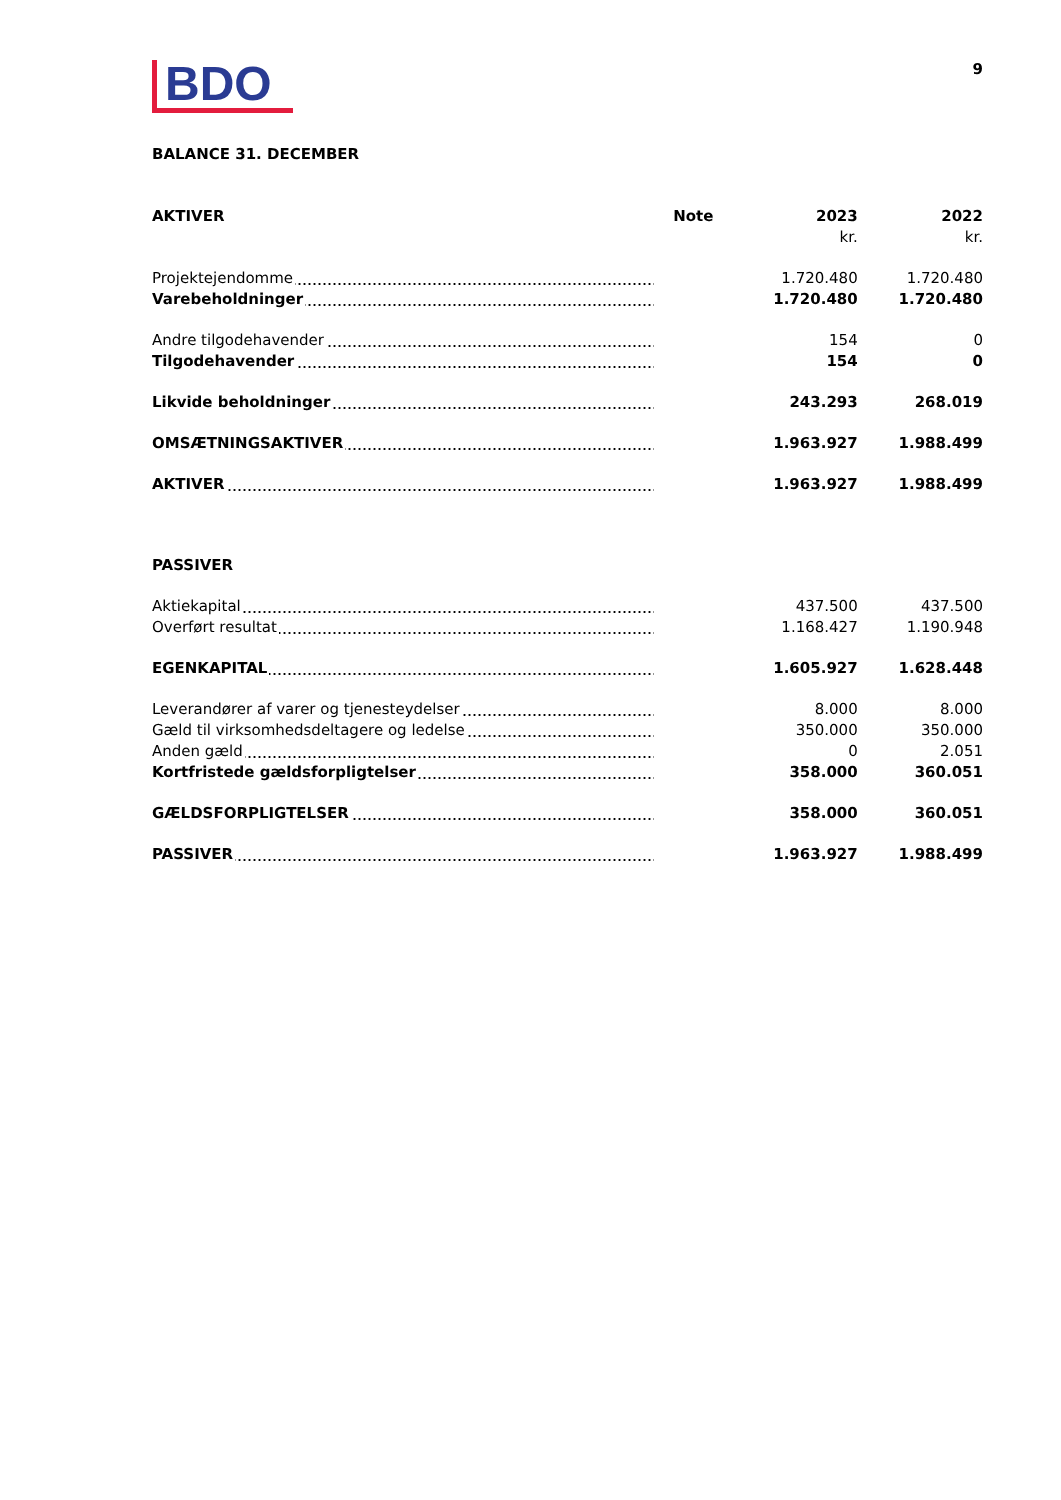9
BDO
BALANCE 31. DECEMBER
| AKTIVER | Note | 2023 | 2022 |
| | | kr. | kr. |
| Projektejendomme | | 1.720.480 | 1.720.480 |
| Varebeholdninger | | 1.720.480 | 1.720.480 |
| Andre tilgodehavender | | 154 | 0 |
| Tilgodehavender | | 154 | 0 |
| Likvide beholdninger | | 243.293 | 268.019 |
| OMSÆTNINGSAKTIVER | | 1.963.927 | 1.988.499 |
| AKTIVER | | 1.963.927 | 1.988.499 |
| PASSIVER | | | |
| Aktiekapital | | 437.500 | 437.500 |
| Overført resultat | | 1.168.427 | 1.190.948 |
| EGENKAPITAL | | 1.605.927 | 1.628.448 |
| Leverandører af varer og tjenesteydelser | | 8.000 | 8.000 |
| Gæld til virksomhedsdeltagere og ledelse | | 350.000 | 350.000 |
| Anden gæld | | 0 | 2.051 |
| Kortfristede gældsforpligtelser | | 358.000 | 360.051 |
| GÆLDSFORPLIGTELSER | | 358.000 | 360.051 |
| PASSIVER | | 1.963.927 | 1.988.499 |